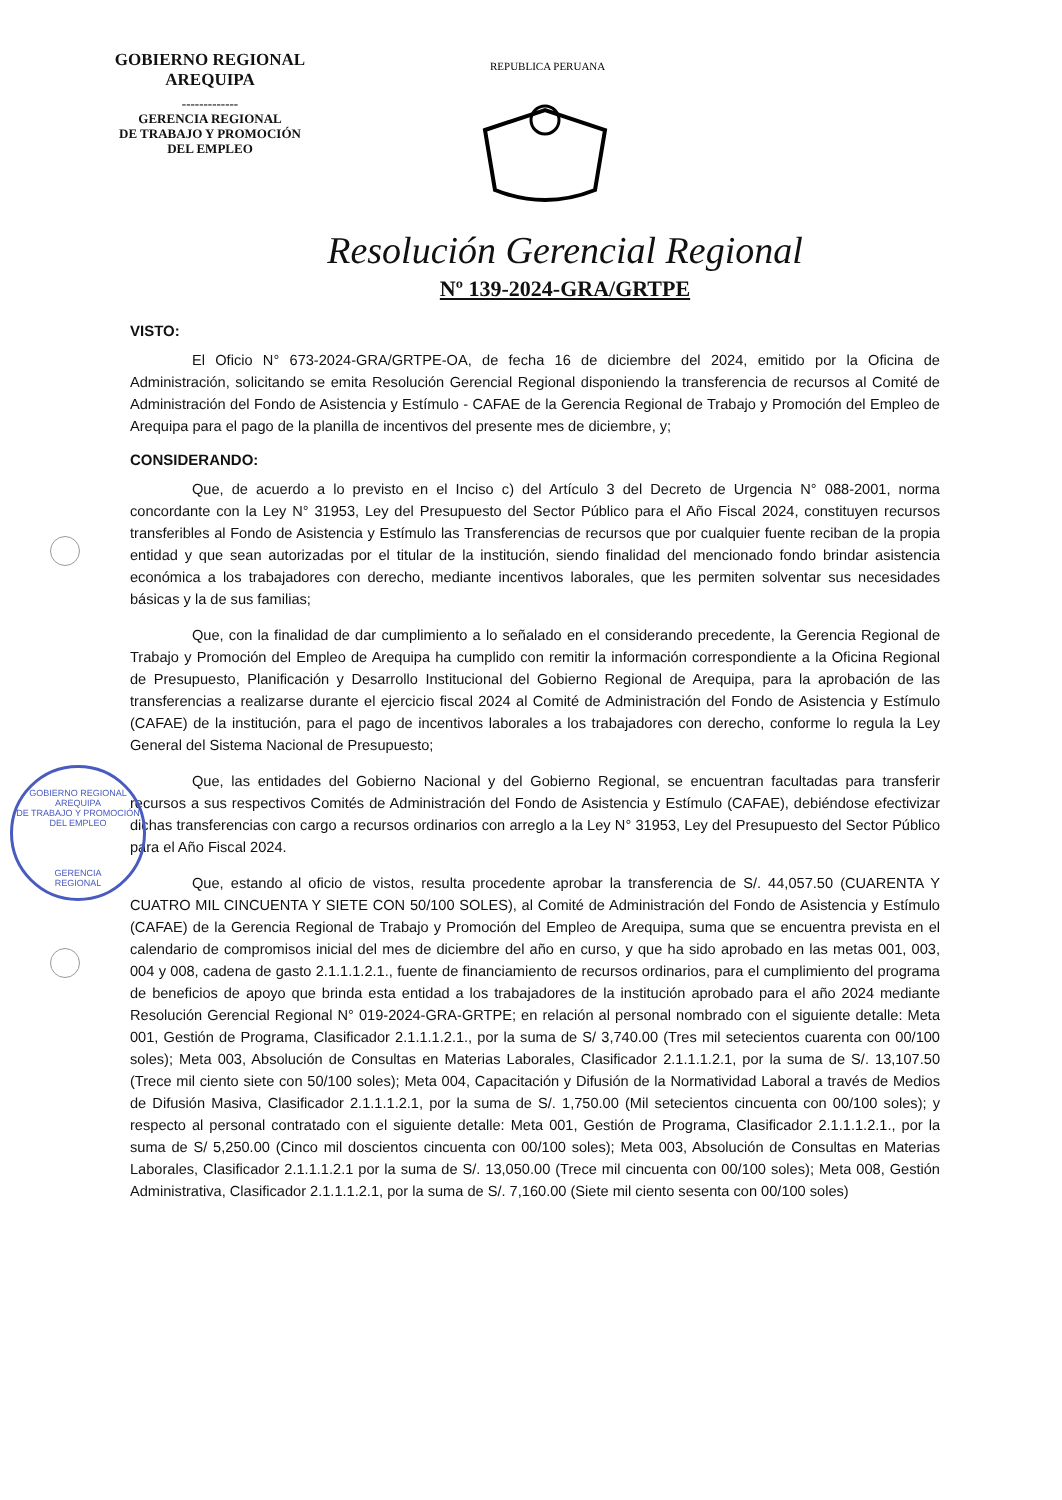GOBIERNO REGIONAL
AREQUIPA
-------------
GERENCIA REGIONAL
DE TRABAJO Y PROMOCIÓN
DEL EMPLEO
REPUBLICA PERUANA
Resolución Gerencial Regional
Nº 139-2024-GRA/GRTPE
VISTO:
El Oficio N° 673-2024-GRA/GRTPE-OA, de fecha 16 de diciembre del 2024, emitido por la Oficina de Administración, solicitando se emita Resolución Gerencial Regional disponiendo la transferencia de recursos al Comité de Administración del Fondo de Asistencia y Estímulo - CAFAE de la Gerencia Regional de Trabajo y Promoción del Empleo de Arequipa para el pago de la planilla de incentivos del presente mes de diciembre, y;
CONSIDERANDO:
Que, de acuerdo a lo previsto en el Inciso c) del Artículo 3 del Decreto de Urgencia N° 088-2001, norma concordante con la Ley N° 31953, Ley del Presupuesto del Sector Público para el Año Fiscal 2024, constituyen recursos transferibles al Fondo de Asistencia y Estímulo las Transferencias de recursos que por cualquier fuente reciban de la propia entidad y que sean autorizadas por el titular de la institución, siendo finalidad del mencionado fondo brindar asistencia económica a los trabajadores con derecho, mediante incentivos laborales, que les permiten solventar sus necesidades básicas y la de sus familias;
Que, con la finalidad de dar cumplimiento a lo señalado en el considerando precedente, la Gerencia Regional de Trabajo y Promoción del Empleo de Arequipa ha cumplido con remitir la información correspondiente a la Oficina Regional de Presupuesto, Planificación y Desarrollo Institucional del Gobierno Regional de Arequipa, para la aprobación de las transferencias a realizarse durante el ejercicio fiscal 2024 al Comité de Administración del Fondo de Asistencia y Estímulo (CAFAE) de la institución, para el pago de incentivos laborales a los trabajadores con derecho, conforme lo regula la Ley General del Sistema Nacional de Presupuesto;
Que, las entidades del Gobierno Nacional y del Gobierno Regional, se encuentran facultadas para transferir recursos a sus respectivos Comités de Administración del Fondo de Asistencia y Estímulo (CAFAE), debiéndose efectivizar dichas transferencias con cargo a recursos ordinarios con arreglo a la Ley N° 31953, Ley del Presupuesto del Sector Público para el Año Fiscal 2024.
Que, estando al oficio de vistos, resulta procedente aprobar la transferencia de S/. 44,057.50 (CUARENTA Y CUATRO MIL CINCUENTA Y SIETE CON 50/100 SOLES), al Comité de Administración del Fondo de Asistencia y Estímulo (CAFAE) de la Gerencia Regional de Trabajo y Promoción del Empleo de Arequipa, suma que se encuentra prevista en el calendario de compromisos inicial del mes de diciembre del año en curso, y que ha sido aprobado en las metas 001, 003, 004 y 008, cadena de gasto 2.1.1.1.2.1., fuente de financiamiento de recursos ordinarios, para el cumplimiento del programa de beneficios de apoyo que brinda esta entidad a los trabajadores de la institución aprobado para el año 2024 mediante Resolución Gerencial Regional N° 019-2024-GRA-GRTPE; en relación al personal nombrado con el siguiente detalle: Meta 001, Gestión de Programa, Clasificador 2.1.1.1.2.1., por la suma de S/ 3,740.00 (Tres mil setecientos cuarenta con 00/100 soles); Meta 003, Absolución de Consultas en Materias Laborales, Clasificador 2.1.1.1.2.1, por la suma de S/. 13,107.50 (Trece mil ciento siete con 50/100 soles); Meta 004, Capacitación y Difusión de la Normatividad Laboral a través de Medios de Difusión Masiva, Clasificador 2.1.1.1.2.1, por la suma de S/. 1,750.00 (Mil setecientos cincuenta con 00/100 soles); y respecto al personal contratado con el siguiente detalle: Meta 001, Gestión de Programa, Clasificador 2.1.1.1.2.1., por la suma de S/ 5,250.00 (Cinco mil doscientos cincuenta con 00/100 soles); Meta 003, Absolución de Consultas en Materias Laborales, Clasificador 2.1.1.1.2.1 por la suma de S/. 13,050.00 (Trece mil cincuenta con 00/100 soles); Meta 008, Gestión Administrativa, Clasificador 2.1.1.1.2.1, por la suma de S/. 7,160.00 (Siete mil ciento sesenta con 00/100 soles)
GOBIERNO REGIONAL AREQUIPA
DE TRABAJO Y PROMOCIÓN DEL EMPLEO
GERENCIA
REGIONAL